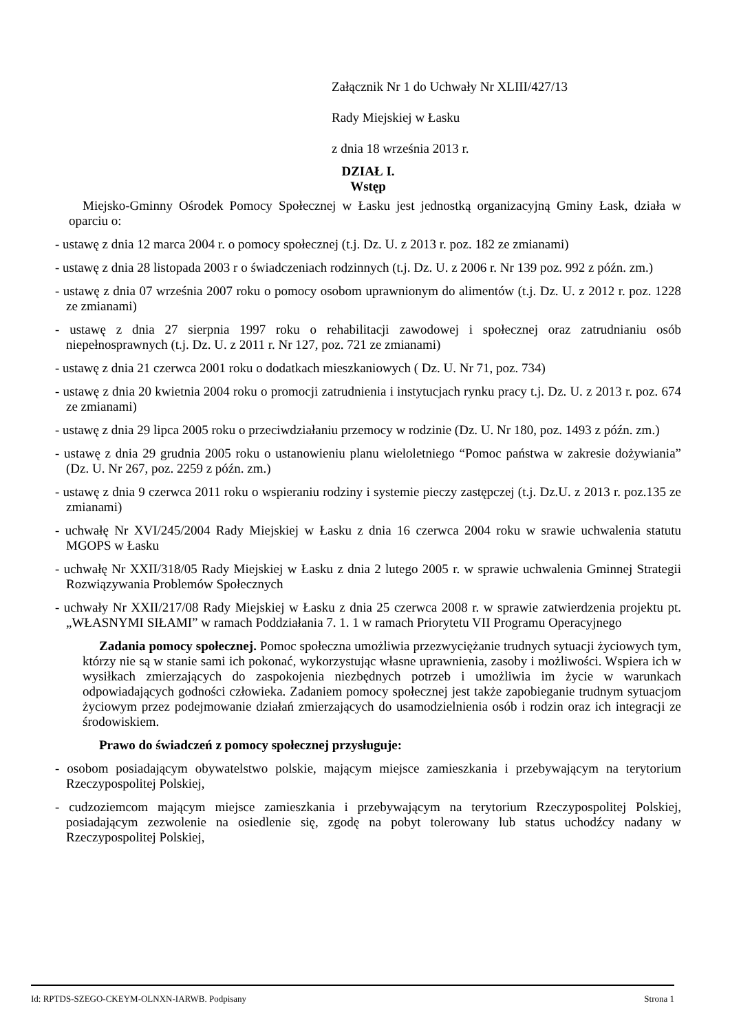Załącznik Nr 1 do Uchwały Nr XLIII/427/13
Rady Miejskiej w Łasku
z dnia 18 września 2013 r.
DZIAŁ I.
Wstęp
Miejsko-Gminny Ośrodek Pomocy Społecznej w Łasku jest jednostką organizacyjną Gminy Łask, działa w oparciu o:
- ustawę z dnia 12 marca 2004 r. o pomocy społecznej (t.j. Dz. U. z 2013 r. poz. 182 ze zmianami)
- ustawę z dnia 28 listopada 2003 r o świadczeniach rodzinnych (t.j. Dz. U. z 2006 r. Nr 139 poz. 992 z późn. zm.)
- ustawę z dnia 07 września 2007 roku o pomocy osobom uprawnionym do alimentów (t.j. Dz. U. z 2012 r. poz. 1228 ze zmianami)
- ustawę z dnia 27 sierpnia 1997 roku o rehabilitacji zawodowej i społecznej oraz zatrudnianiu osób niepełnosprawnych (t.j. Dz. U. z 2011 r. Nr 127, poz. 721 ze zmianami)
- ustawę z dnia 21 czerwca 2001 roku o dodatkach mieszkaniowych ( Dz. U. Nr 71, poz. 734)
- ustawę z dnia 20 kwietnia 2004 roku o promocji zatrudnienia i instytucjach rynku pracy t.j. Dz. U. z 2013 r. poz. 674 ze zmianami)
- ustawę z dnia 29 lipca 2005 roku o przeciwdziałaniu przemocy w rodzinie (Dz. U. Nr 180, poz. 1493 z późn. zm.)
- ustawę z dnia 29 grudnia 2005 roku o ustanowieniu planu wieloletniego “Pomoc państwa w zakresie dożywiania” (Dz. U. Nr 267, poz. 2259 z późn. zm.)
- ustawę z dnia 9 czerwca 2011 roku o wspieraniu rodziny i systemie pieczy zastępczej (t.j. Dz.U. z 2013 r. poz.135 ze zmianami)
- uchwałę Nr XVI/245/2004 Rady Miejskiej w Łasku z dnia 16 czerwca 2004 roku w srawie uchwalenia statutu MGOPS w Łasku
- uchwałę Nr XXII/318/05 Rady Miejskiej w Łasku z dnia 2 lutego 2005 r. w sprawie uchwalenia Gminnej Strategii Rozwiązywania Problemów Społecznych
- uchwały Nr XXII/217/08 Rady Miejskiej w Łasku z dnia 25 czerwca 2008 r. w sprawie zatwierdzenia projektu pt. „WŁASNYMI SIŁAMI” w ramach Poddziałania 7. 1. 1 w ramach Priorytetu VII Programu Operacyjnego
Zadania pomocy społecznej. Pomoc społeczna umożliwia przezwyciężanie trudnych sytuacji życiowych tym, którzy nie są w stanie sami ich pokonać, wykorzystując własne uprawnienia, zasoby i możliwości. Wspiera ich w wysiłkach zmierzających do zaspokojenia niezbędnych potrzeb i umożliwia im życie w warunkach odpowiadających godności człowieka. Zadaniem pomocy społecznej jest także zapobieganie trudnym sytuacjom życiowym przez podejmowanie działań zmierzających do usamodzielnienia osób i rodzin oraz ich integracji ze środowiskiem.
Prawo do świadczeń z pomocy społecznej przysługuje:
- osobom posiadającym obywatelstwo polskie, mającym miejsce zamieszkania i przebywającym na terytorium Rzeczypospolitej Polskiej,
- cudzoziemcom mającym miejsce zamieszkania i przebywającym na terytorium Rzeczypospolitej Polskiej, posiadającym zezwolenie na osiedlenie się, zgodę na pobyt tolerowany lub status uchodźcy nadany w Rzeczypospolitej Polskiej,
Id: RPTDS-SZEGO-CKEYM-OLNXN-IARWB. Podpisany Strona 1